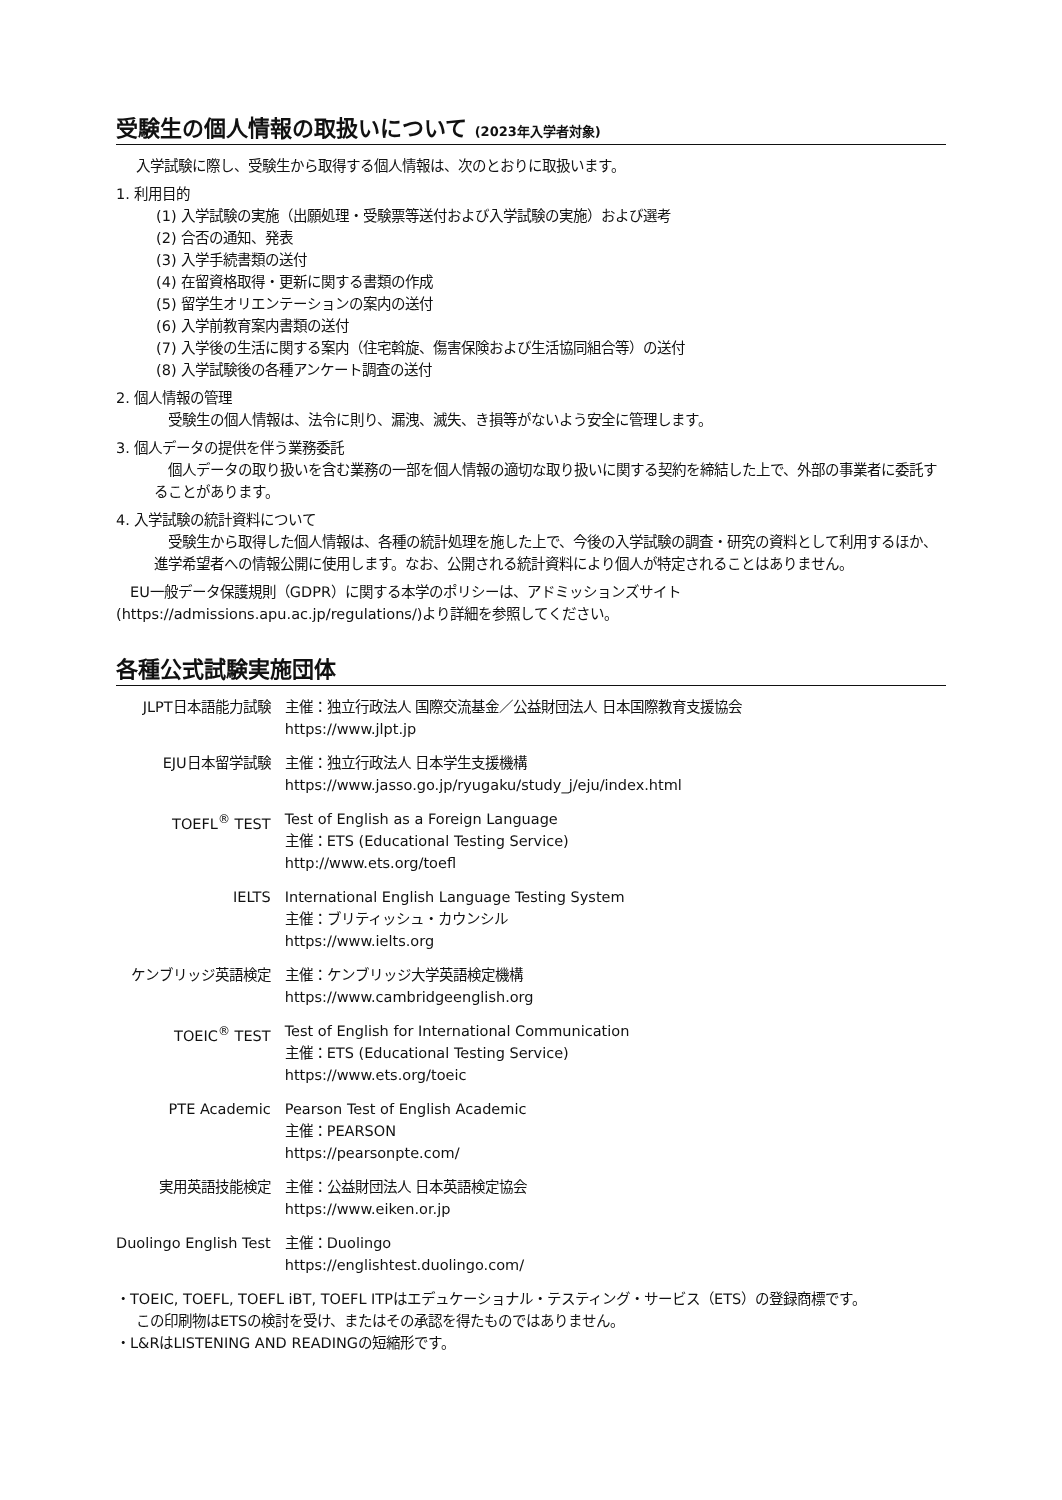受験生の個人情報の取扱いについて (2023年入学者対象)
入学試験に際し、受験生から取得する個人情報は、次のとおりに取扱います。
1. 利用目的
(1) 入学試験の実施（出願処理・受験票等送付および入学試験の実施）および選考
(2) 合否の通知、発表
(3) 入学手続書類の送付
(4) 在留資格取得・更新に関する書類の作成
(5) 留学生オリエンテーションの案内の送付
(6) 入学前教育案内書類の送付
(7) 入学後の生活に関する案内（住宅斡旋、傷害保険および生活協同組合等）の送付
(8) 入学試験後の各種アンケート調査の送付
2. 個人情報の管理
受験生の個人情報は、法令に則り、漏洩、滅失、き損等がないよう安全に管理します。
3. 個人データの提供を伴う業務委託
個人データの取り扱いを含む業務の一部を個人情報の適切な取り扱いに関する契約を締結した上で、外部の事業者に委託することがあります。
4. 入学試験の統計資料について
受験生から取得した個人情報は、各種の統計処理を施した上で、今後の入学試験の調査・研究の資料として利用するほか、進学希望者への情報公開に使用します。なお、公開される統計資料により個人が特定されることはありません。
EU一般データ保護規則（GDPR）に関する本学のポリシーは、アドミッションズサイト(https://admissions.apu.ac.jp/regulations/)より詳細を参照してください。
各種公式試験実施団体
| JLPT日本語能力試験 | 主催：独立行政法人 国際交流基金／公益財団法人 日本国際教育支援協会 https://www.jlpt.jp |
| EJU日本留学試験 | 主催：独立行政法人 日本学生支援機構 https://www.jasso.go.jp/ryugaku/study_j/eju/index.html |
| TOEFL<sup>®</sup> TEST | Test of English as a Foreign Language 主催：ETS (Educational Testing Service) http://www.ets.org/toefl |
| IELTS | International English Language Testing System 主催：ブリティッシュ・カウンシル https://www.ielts.org |
| ケンブリッジ英語検定 | 主催：ケンブリッジ大学英語検定機構 https://www.cambridgeenglish.org |
| TOEIC<sup>®</sup> TEST | Test of English for International Communication 主催：ETS (Educational Testing Service) https://www.ets.org/toeic |
| PTE Academic | Pearson Test of English Academic 主催：PEARSON https://pearsonpte.com/ |
| 実用英語技能検定 | 主催：公益財団法人 日本英語検定協会 https://www.eiken.or.jp |
| Duolingo English Test | 主催：Duolingo https://englishtest.duolingo.com/ |
・TOEIC, TOEFL, TOEFL iBT, TOEFL ITPはエデュケーショナル・テスティング・サービス（ETS）の登録商標です。
この印刷物はETSの検討を受け、またはその承認を得たものではありません。
・L&RはLISTENING AND READINGの短縮形です。